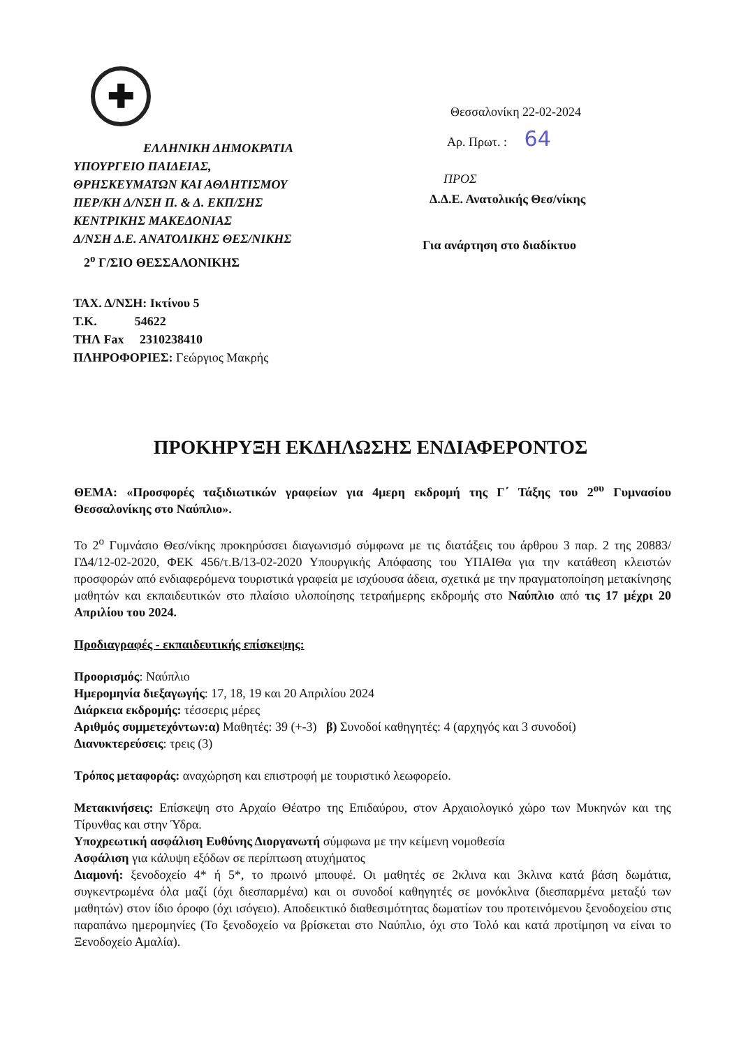✚
ΕΛΛΗΝΙΚΗ ΔΗΜΟΚΡΑΤΙΑ
ΥΠΟΥΡΓΕΙΟ ΠΑΙΔΕΙΑΣ,
ΘΡΗΣΚΕΥΜΑΤΩΝ ΚΑΙ ΑΘΛΗΤΙΣΜΟΥ
ΠΕΡ/ΚΗ Δ/ΝΣΗ Π. & Δ. ΕΚΠ/ΣΗΣ
ΚΕΝΤΡΙΚΗΣ ΜΑΚΕΔΟΝΙΑΣ
Δ/ΝΣΗ Δ.Ε. ΑΝΑΤΟΛΙΚΗΣ ΘΕΣ/ΝΙΚΗΣ
2<sup>ο</sup> Γ/ΣΙΟ ΘΕΣΣΑΛΟΝΙΚΗΣ
Θεσσαλονίκη 22-02-2024
Αρ. Πρωτ. : 64
ΠΡΟΣ
Δ.Δ.Ε. Ανατολικής Θεσ/νίκης
Για ανάρτηση στο διαδίκτυο
ΤΑΧ. Δ/ΝΣΗ: Ικτίνου 5
Τ.Κ. 54622
ΤΗΛ Fax 2310238410
ΠΛΗΡΟΦΟΡΙΕΣ: Γεώργιος Μακρής
ΠΡΟΚΗΡΥΞΗ ΕΚΔΗΛΩΣΗΣ ΕΝΔΙΑΦΕΡΟΝΤΟΣ
ΘΕΜΑ: «Προσφορές ταξιδιωτικών γραφείων για 4μερη εκδρομή της Γ΄ Τάξης του 2<sup>ου</sup> Γυμνασίου Θεσσαλονίκης στο Ναύπλιο».
Το 2<sup>ο</sup> Γυμνάσιο Θεσ/νίκης προκηρύσσει διαγωνισμό σύμφωνα με τις διατάξεις του άρθρου 3 παρ. 2 της 20883/ΓΔ4/12-02-2020, ΦΕΚ 456/τ.Β/13-02-2020 Υπουργικής Απόφασης του ΥΠΑΙΘα για την κατάθεση κλειστών προσφορών από ενδιαφερόμενα τουριστικά γραφεία με ισχύουσα άδεια, σχετικά με την πραγματοποίηση μετακίνησης μαθητών και εκπαιδευτικών στο πλαίσιο υλοποίησης τετραήμερης εκδρομής στο Ναύπλιο από τις 17 μέχρι 20 Απριλίου του 2024.
Προδιαγραφές - εκπαιδευτικής επίσκεψης:
Προορισμός: Ναύπλιο
Ημερομηνία διεξαγωγής: 17, 18, 19 και 20 Απριλίου 2024
Διάρκεια εκδρομής: τέσσερις μέρες
Αριθμός συμμετεχόντων:α) Μαθητές: 39 (+-3) β) Συνοδοί καθηγητές: 4 (αρχηγός και 3 συνοδοί)
Διανυκτερεύσεις: τρεις (3)
Τρόπος μεταφοράς: αναχώρηση και επιστροφή με τουριστικό λεωφορείο.
Μετακινήσεις: Επίσκεψη στο Αρχαίο Θέατρο της Επιδαύρου, στον Αρχαιολογικό χώρο των Μυκηνών και της Τίρυνθας και στην Ύδρα.
Υποχρεωτική ασφάλιση Ευθύνης Διοργανωτή σύμφωνα με την κείμενη νομοθεσία
Ασφάλιση για κάλυψη εξόδων σε περίπτωση ατυχήματος
Διαμονή: ξενοδοχείο 4* ή 5*, το πρωινό μπουφέ. Οι μαθητές σε 2κλινα και 3κλινα κατά βάση δωμάτια, συγκεντρωμένα όλα μαζί (όχι διεσπαρμένα) και οι συνοδοί καθηγητές σε μονόκλινα (διεσπαρμένα μεταξύ των μαθητών) στον ίδιο όροφο (όχι ισόγειο). Αποδεικτικό διαθεσιμότητας δωματίων του προτεινόμενου ξενοδοχείου στις παραπάνω ημερομηνίες (Το ξενοδοχείο να βρίσκεται στο Ναύπλιο, όχι στο Τολό και κατά προτίμηση να είναι το Ξενοδοχείο Αμαλία).